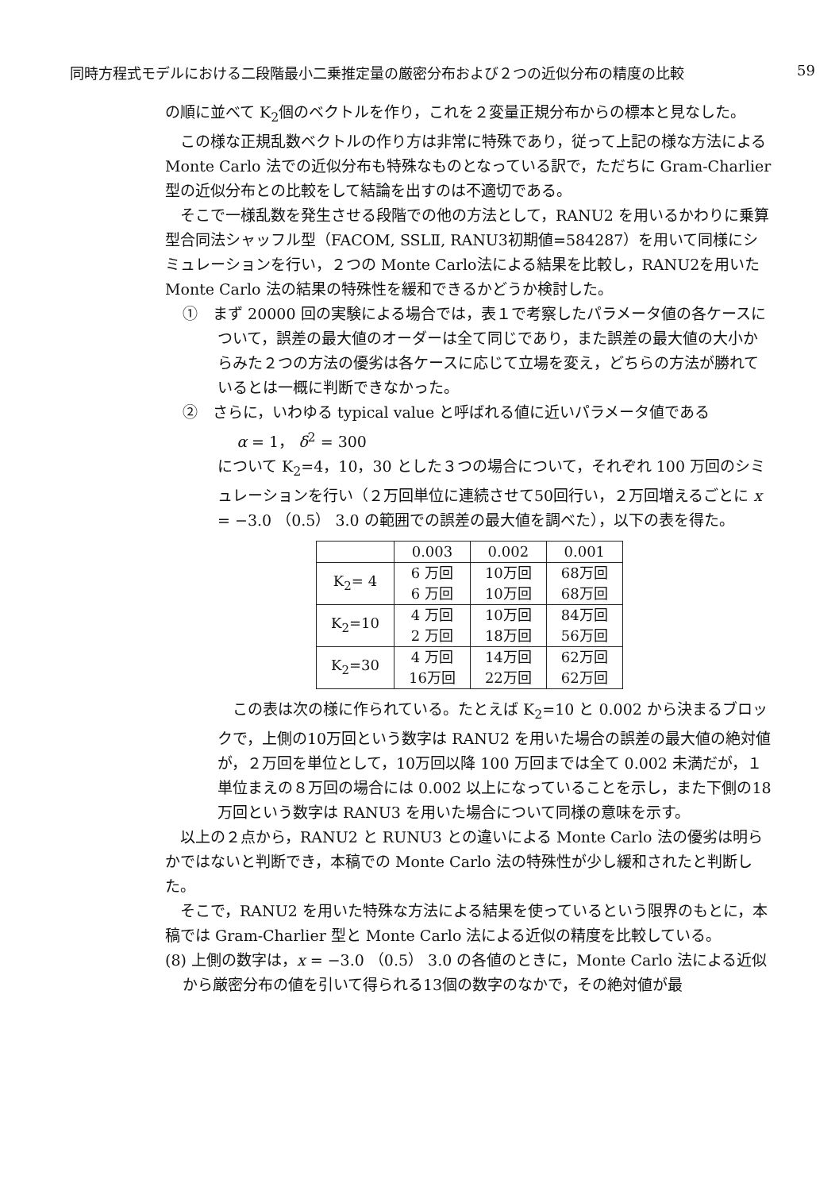同時方程式モデルにおける二段階最小二乗推定量の厳密分布および２つの近似分布の精度の比較 59
の順に並べて K<sub>2</sub>個のベクトルを作り，これを２変量正規分布からの標本と見なした。
この様な正規乱数ベクトルの作り方は非常に特殊であり，従って上記の様な方法による Monte Carlo 法での近似分布も特殊なものとなっている訳で，ただちに Gram‐Charlier 型の近似分布との比較をして結論を出すのは不適切である。
そこで一様乱数を発生させる段階での他の方法として，RANU2 を用いるかわりに乗算型合同法シャッフル型（FACOM, SSLⅡ, RANU3初期値=584287）を用いて同様にシミュレーションを行い，２つの Monte Carlo法による結果を比較し，RANU2を用いた Monte Carlo 法の結果の特殊性を緩和できるかどうか検討した。
①　まず 20000 回の実験による場合では，表１で考察したパラメータ値の各ケースについて，誤差の最大値のオーダーは全て同じであり，また誤差の最大値の大小からみた２つの方法の優劣は各ケースに応じて立場を変え，どちらの方法が勝れているとは一概に判断できなかった。
②　さらに，いわゆる typical value と呼ばれる値に近いパラメータ値である
α = 1， δ<sup>2</sup> = 300
について K<sub>2</sub>=4，10，30 とした３つの場合について，それぞれ 100 万回のシミュレーションを行い（２万回単位に連続させて50回行い，２万回増えるごとに x = −3.0 （0.5） 3.0 の範囲での誤差の最大値を調べた），以下の表を得た。
| | 0.003 | 0.002 | 0.001 |
| --- | --- | --- | --- |
| K<sub>2</sub>= 4 | 6 万回 6 万回 | 10万回 10万回 | 68万回 68万回 |
| K<sub>2</sub>=10 | 4 万回 2 万回 | 10万回 18万回 | 84万回 56万回 |
| K<sub>2</sub>=30 | 4 万回 16万回 | 14万回 22万回 | 62万回 62万回 |
この表は次の様に作られている。たとえば K<sub>2</sub>=10 と 0.002 から決まるブロックで，上側の10万回という数字は RANU2 を用いた場合の誤差の最大値の絶対値が，２万回を単位として，10万回以降 100 万回までは全て 0.002 未満だが，１単位まえの８万回の場合には 0.002 以上になっていることを示し，また下側の18万回という数字は RANU3 を用いた場合について同様の意味を示す。
以上の２点から，RANU2 と RUNU3 との違いによる Monte Carlo 法の優劣は明らかではないと判断でき，本稿での Monte Carlo 法の特殊性が少し緩和されたと判断した。
そこで，RANU2 を用いた特殊な方法による結果を使っているという限界のもとに，本稿では Gram‐Charlier 型と Monte Carlo 法による近似の精度を比較している。
(8) 上側の数字は，x = −3.0 （0.5） 3.0 の各値のときに，Monte Carlo 法による近似から厳密分布の値を引いて得られる13個の数字のなかで，その絶対値が最